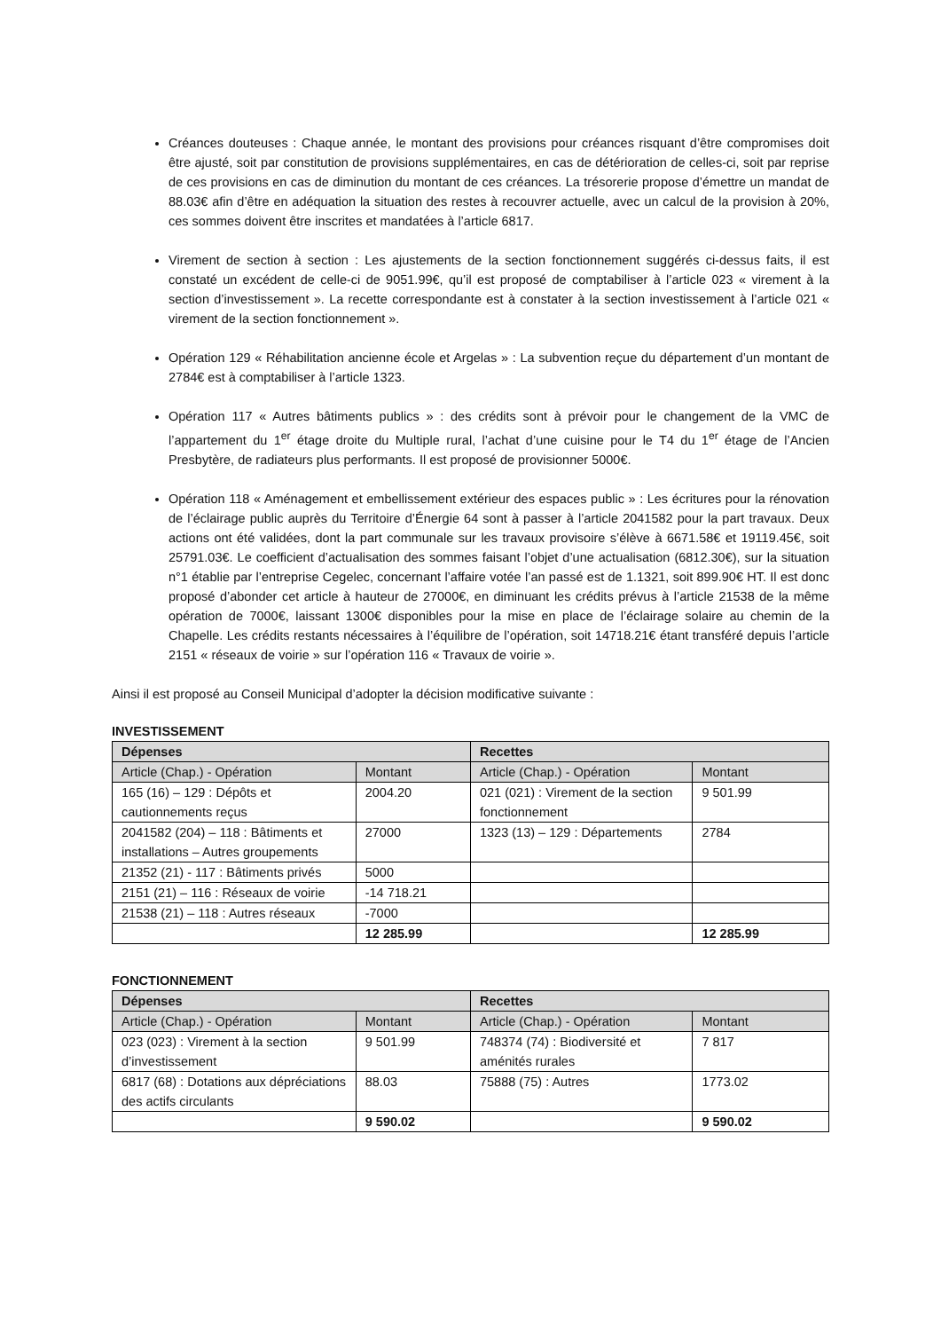Créances douteuses : Chaque année, le montant des provisions pour créances risquant d’être compromises doit être ajusté, soit par constitution de provisions supplémentaires, en cas de détérioration de celles-ci, soit par reprise de ces provisions en cas de diminution du montant de ces créances. La trésorerie propose d’émettre un mandat de 88.03€ afin d’être en adéquation la situation des restes à recouvrer actuelle, avec un calcul de la provision à 20%, ces sommes doivent être inscrites et mandatées à l’article 6817.
Virement de section à section : Les ajustements de la section fonctionnement suggérés ci-dessus faits, il est constaté un excédent de celle-ci de 9051.99€, qu’il est proposé de comptabiliser à l’article 023 « virement à la section d’investissement ». La recette correspondante est à constater à la section investissement à l’article 021 « virement de la section fonctionnement ».
Opération 129 « Réhabilitation ancienne école et Argelas » : La subvention reçue du département d’un montant de 2784€ est à comptabiliser à l’article 1323.
Opération 117 « Autres bâtiments publics » : des crédits sont à prévoir pour le changement de la VMC de l’appartement du 1<sup>er</sup> étage droite du Multiple rural, l’achat d’une cuisine pour le T4 du 1<sup>er</sup> étage de l’Ancien Presbytère, de radiateurs plus performants. Il est proposé de provisionner 5000€.
Opération 118 « Aménagement et embellissement extérieur des espaces public » : Les écritures pour la rénovation de l’éclairage public auprès du Territoire d’Énergie 64 sont à passer à l’article 2041582 pour la part travaux. Deux actions ont été validées, dont la part communale sur les travaux provisoire s’élève à 6671.58€ et 19119.45€, soit 25791.03€. Le coefficient d’actualisation des sommes faisant l’objet d’une actualisation (6812.30€), sur la situation n°1 établie par l’entreprise Cegelec, concernant l’affaire votée l’an passé est de 1.1321, soit 899.90€ HT. Il est donc proposé d’abonder cet article à hauteur de 27000€, en diminuant les crédits prévus à l’article 21538 de la même opération de 7000€, laissant 1300€ disponibles pour la mise en place de l’éclairage solaire au chemin de la Chapelle. Les crédits restants nécessaires à l’équilibre de l’opération, soit 14718.21€ étant transféré depuis l’article 2151 « réseaux de voirie » sur l’opération 116 « Travaux de voirie ».
Ainsi il est proposé au Conseil Municipal d’adopter la décision modificative suivante :
INVESTISSEMENT
| Dépenses | | Recettes | |
| --- | --- | --- | --- |
| Article (Chap.) - Opération | Montant | Article (Chap.) - Opération | Montant |
| 165 (16) – 129 : Dépôts et cautionnements reçus | 2004.20 | 021 (021) : Virement de la section fonctionnement | 9 501.99 |
| 2041582 (204) – 118 : Bâtiments et installations – Autres groupements | 27000 | 1323 (13) – 129 : Départements | 2784 |
| 21352 (21) - 117 : Bâtiments privés | 5000 | | |
| 2151 (21) – 116 : Réseaux de voirie | -14 718.21 | | |
| 21538 (21) – 118 : Autres réseaux | -7000 | | |
| | 12 285.99 | | 12 285.99 |
FONCTIONNEMENT
| Dépenses | | Recettes | |
| --- | --- | --- | --- |
| Article (Chap.) - Opération | Montant | Article (Chap.) - Opération | Montant |
| 023 (023) : Virement à la section d’investissement | 9 501.99 | 748374 (74) : Biodiversité et aménités rurales | 7 817 |
| 6817 (68) : Dotations aux dépréciations des actifs circulants | 88.03 | 75888 (75) : Autres | 1773.02 |
| | 9 590.02 | | 9 590.02 |